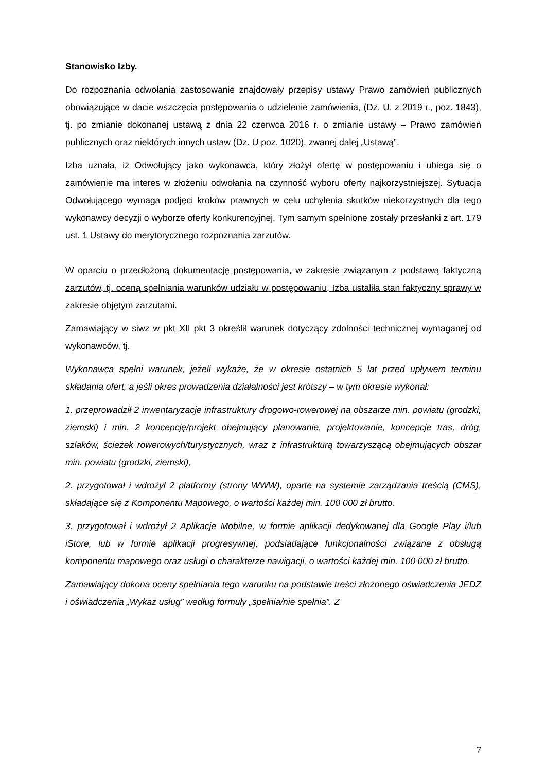Stanowisko Izby.
Do rozpoznania odwołania zastosowanie znajdowały przepisy ustawy Prawo zamówień publicznych obowiązujące w dacie wszczęcia postępowania o udzielenie zamówienia, (Dz. U. z 2019 r., poz. 1843), tj. po zmianie dokonanej ustawą z dnia 22 czerwca 2016 r. o zmianie ustawy – Prawo zamówień publicznych oraz niektórych innych ustaw (Dz. U poz. 1020), zwanej dalej „Ustawą”.
Izba uznała, iż Odwołujący jako wykonawca, który złożył ofertę w postępowaniu i ubiega się o zamówienie ma interes w złożeniu odwołania na czynność wyboru oferty najkorzystniejszej. Sytuacja Odwołującego wymaga podjęci kroków prawnych w celu uchylenia skutków niekorzystnych dla tego wykonawcy decyzji o wyborze oferty konkurencyjnej. Tym samym spełnione zostały przesłanki z art. 179 ust. 1 Ustawy do merytorycznego rozpoznania zarzutów.
W oparciu o przedłożoną dokumentację postępowania, w zakresie związanym z podstawą faktyczną zarzutów, tj. oceną spełniania warunków udziału w postępowaniu, Izba ustaliła stan faktyczny sprawy w zakresie objętym zarzutami.
Zamawiający w siwz w pkt XII pkt 3 określił warunek dotyczący zdolności technicznej wymaganej od wykonawców, tj.
Wykonawca spełni warunek, jeżeli wykaże, że w okresie ostatnich 5 lat przed upływem terminu składania ofert, a jeśli okres prowadzenia działalności jest krótszy – w tym okresie wykonał:
1. przeprowadził 2 inwentaryzacje infrastruktury drogowo-rowerowej na obszarze min. powiatu (grodzki, ziemski) i min. 2 koncepcję/projekt obejmujący planowanie, projektowanie, koncepcje tras, dróg, szlaków, ścieżek rowerowych/turystycznych, wraz z infrastrukturą towarzyszącą obejmujących obszar min. powiatu (grodzki, ziemski),
2. przygotował i wdrożył 2 platformy (strony WWW), oparte na systemie zarządzania treścią (CMS), składające się z Komponentu Mapowego, o wartości każdej min. 100 000 zł brutto.
3. przygotował i wdrożył 2 Aplikacje Mobilne, w formie aplikacji dedykowanej dla Google Play i/lub iStore, lub w formie aplikacji progresywnej, podsiadające funkcjonalności związane z obsługą komponentu mapowego oraz usługi o charakterze nawigacji, o wartości każdej min. 100 000 zł brutto.
Zamawiający dokona oceny spełniania tego warunku na podstawie treści złożonego oświadczenia JEDZ i oświadczenia „Wykaz usług” według formuły „spełnia/nie spełnia”. Z
7